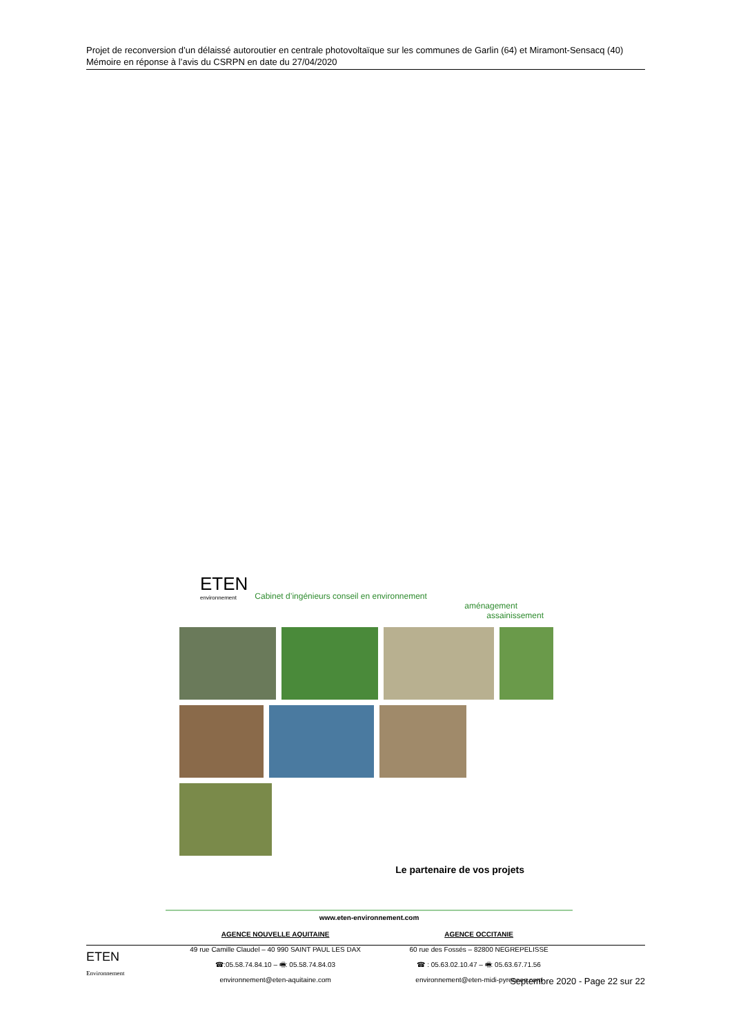Projet de reconversion d’un délaissé autoroutier en centrale photovoltaïque sur les communes de Garlin (64) et Miramont-Sensacq (40)
Mémoire en réponse à l’avis du CSRPN en date du 27/04/2020
ETEN
environnement
Cabinet d’ingénieurs conseil en environnement
aménagement
assainissement
Le partenaire de vos projets
www.eten-environnement.com
AGENCE NOUVELLE AQUITAINE
49 rue Camille Claudel – 40 990 SAINT PAUL LES DAX
☎:05.58.74.84.10 – 🖷: 05.58.74.84.03
environnement@eten-aquitaine.com
AGENCE OCCITANIE
60 rue des Fossés – 82800 NEGREPELISSE
☎ : 05.63.02.10.47 – 🖷: 05.63.67.71.56
environnement@eten-midi-pyrenees.com
ETEN
Environnement
Septembre 2020 - Page 22 sur 22